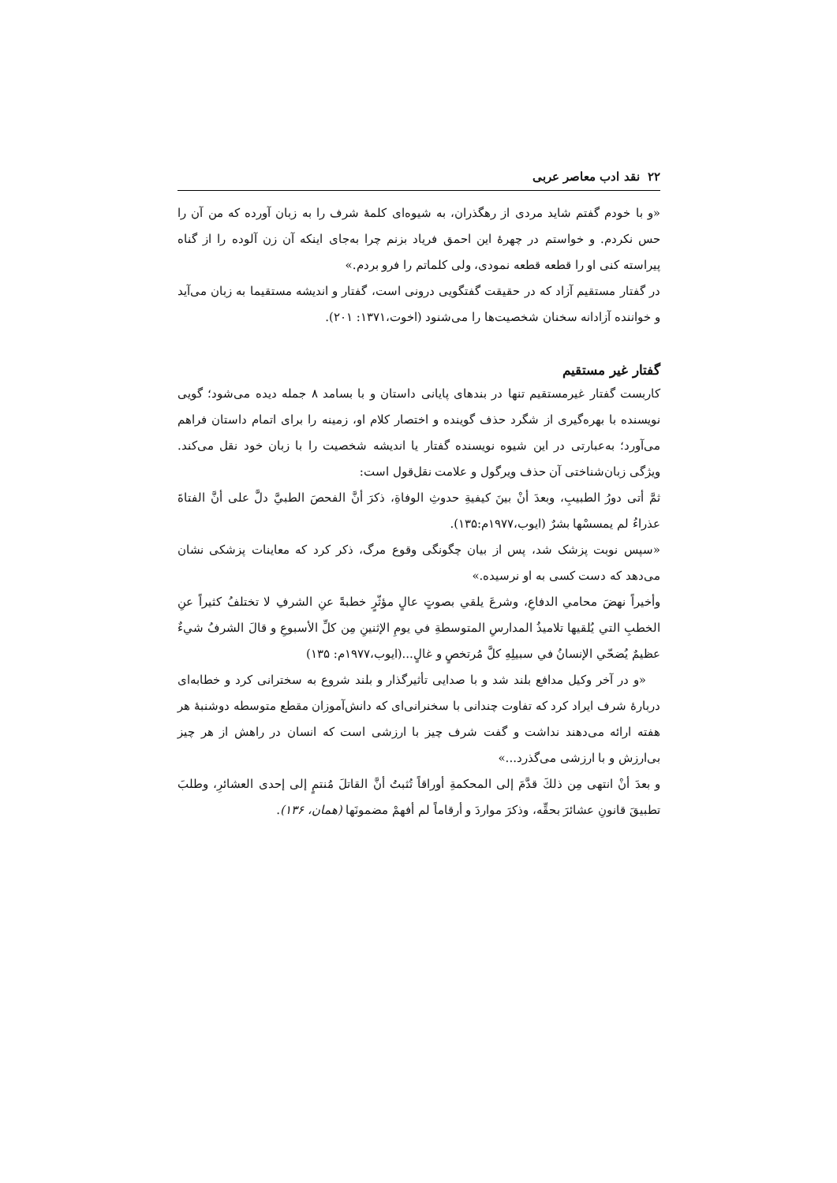۲۲ نقد ادب معاصر عربی
«و با خودم گفتم شاید مردی از رهگذران، به شیوه‌ای کلمۀ شرف را به زبان آورده که من آن را حس نکردم. و خواستم در چهرۀ این احمق فریاد بزنم چرا به‌جای اینکه آن زن آلوده را از گناه پیراسته کنی او را قطعه قطعه نمودی، ولی کلماتم را فرو بردم.»
در گفتار مستقیم آزاد که در حقیقت گفتگویی درونی است، گفتار و اندیشه مستقیما به زبان می‌آید و خواننده آزادانه سخنان شخصیت‌ها را می‌شنود (اخوت،۱۳۷۱: ۲۰۱).
گفتار غیر مستقیم
کاربست گفتار غیرمستقیم تنها در بندهای پایانی داستان و با بسامد ۸ جمله دیده می‌شود؛ گویی نویسنده با بهره‌گیری از شگرد حذف گوینده و اختصار کلام او، زمینه را برای اتمام داستان فراهم می‌آورد؛ به‌عبارتی در این شیوه نویسنده گفتار یا اندیشه شخصیت را با زبان خود نقل می‌کند. ویژگی زبان‌شناختی آن حذف ویرگول و علامت نقل‌قول است:
ثمَّ أتى دورُ الطبيبِ، وبعدَ أنْ بينَ كيفيةِ حدوثِ الوفاةِ، ذكرَ أنَّ الفحصَ الطبيَّ دلَّ على أنَّ الفتاةَ عذراءُ لم يمسسْها بشرٌ (ايوب،۱۹۷۷م:۱۳۵).
«سپس نوبت پزشک شد، پس از بیان چگونگی وقوع مرگ، ذکر کرد که معاینات پزشکی نشان می‌دهد که دست کسی به او نرسیده.»
وأخيراً نهضَ محامي الدفاعِ، وشرعَ يلقي بصوتٍ عالٍ مؤثّرٍ خطبةً عنِ الشرفِ لا تختلفُ كثيراً عنِ الخطبِ التي يُلقيها تلاميذُ المدارسِ المتوسطةِ في يومِ الإثنينِ مِن كلِّ الأسبوعِ و قالَ الشرفُ شيءٌ عظيمٌ يُضحّي الإنسانُ في سبيلِهِ كلَّ مُرتخصٍ و غالٍ...(ايوب،۱۹۷۷م: ۱۳۵)
«و در آخر وکیل مدافع بلند شد و با صدایی تأثیرگذار و بلند شروع به سخترانی کرد و خطابه‌ای دربارۀ شرف ایراد کرد که تفاوت چندانی با سخنرانی‌ای که دانش‌آموزان مقطع متوسطه دوشنبۀ هر هفته ارائه می‌دهند نداشت و گفت شرف چیز با ارزشی است که انسان در راهش از هر چیز بی‌ارزش و با ارزشی می‌گذرد...»
و بعدَ أنْ انتهى مِن ذلكَ قدَّمَ إلى المحكمةِ أوراقاً تُثبتُ أنَّ القاتلَ مُنتمٍ إلى إحدى العشائرِ، وطلبَ تطبيقَ قانونِ عشائرَ بحقِّه، وذكرَ مواردَ و أرقاماً لم أفهمْ مضمونَها (همان، ۱۳۶).